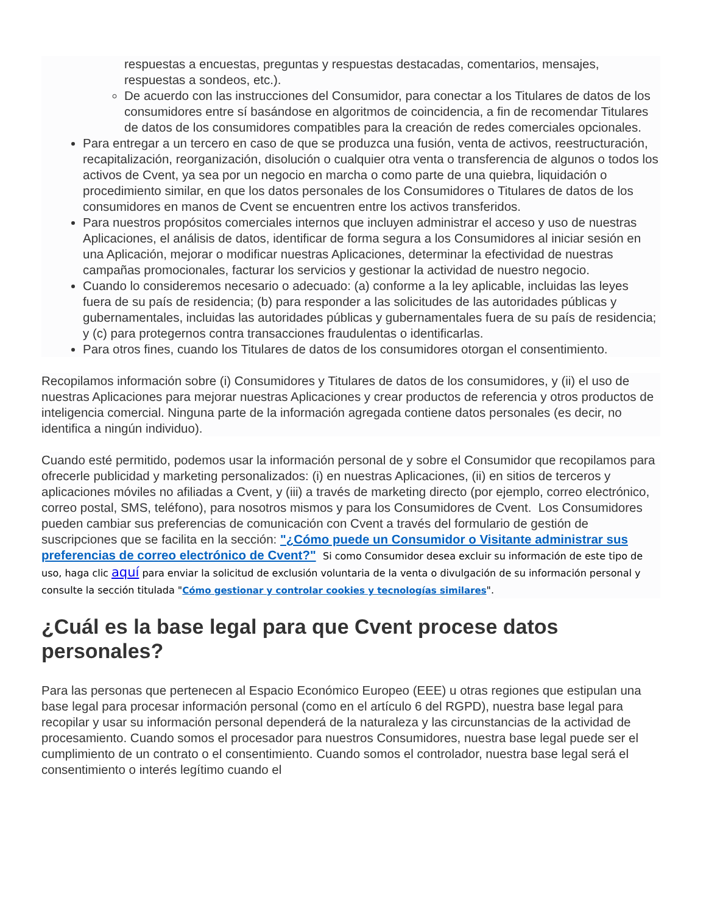respuestas a encuestas, preguntas y respuestas destacadas, comentarios, mensajes, respuestas a sondeos, etc.).
De acuerdo con las instrucciones del Consumidor, para conectar a los Titulares de datos de los consumidores entre sí basándose en algoritmos de coincidencia, a fin de recomendar Titulares de datos de los consumidores compatibles para la creación de redes comerciales opcionales.
Para entregar a un tercero en caso de que se produzca una fusión, venta de activos, reestructuración, recapitalización, reorganización, disolución o cualquier otra venta o transferencia de algunos o todos los activos de Cvent, ya sea por un negocio en marcha o como parte de una quiebra, liquidación o procedimiento similar, en que los datos personales de los Consumidores o Titulares de datos de los consumidores en manos de Cvent se encuentren entre los activos transferidos.
Para nuestros propósitos comerciales internos que incluyen administrar el acceso y uso de nuestras Aplicaciones, el análisis de datos, identificar de forma segura a los Consumidores al iniciar sesión en una Aplicación, mejorar o modificar nuestras Aplicaciones, determinar la efectividad de nuestras campañas promocionales, facturar los servicios y gestionar la actividad de nuestro negocio.
Cuando lo consideremos necesario o adecuado: (a) conforme a la ley aplicable, incluidas las leyes fuera de su país de residencia; (b) para responder a las solicitudes de las autoridades públicas y gubernamentales, incluidas las autoridades públicas y gubernamentales fuera de su país de residencia; y (c) para protegernos contra transacciones fraudulentas o identificarlas.
Para otros fines, cuando los Titulares de datos de los consumidores otorgan el consentimiento.
Recopilamos información sobre (i) Consumidores y Titulares de datos de los consumidores, y (ii) el uso de nuestras Aplicaciones para mejorar nuestras Aplicaciones y crear productos de referencia y otros productos de inteligencia comercial. Ninguna parte de la información agregada contiene datos personales (es decir, no identifica a ningún individuo).
Cuando esté permitido, podemos usar la información personal de y sobre el Consumidor que recopilamos para ofrecerle publicidad y marketing personalizados: (i) en nuestras Aplicaciones, (ii) en sitios de terceros y aplicaciones móviles no afiliadas a Cvent, y (iii) a través de marketing directo (por ejemplo, correo electrónico, correo postal, SMS, teléfono), para nosotros mismos y para los Consumidores de Cvent. Los Consumidores pueden cambiar sus preferencias de comunicación con Cvent a través del formulario de gestión de suscripciones que se facilita en la sección: "¿Cómo puede un Consumidor o Visitante administrar sus preferencias de correo electrónico de Cvent?" Si como Consumidor desea excluir su información de este tipo de uso, haga clic aquí para enviar la solicitud de exclusión voluntaria de la venta o divulgación de su información personal y consulte la sección titulada "Cómo gestionar y controlar cookies y tecnologías similares".
¿Cuál es la base legal para que Cvent procese datos personales?
Para las personas que pertenecen al Espacio Económico Europeo (EEE) u otras regiones que estipulan una base legal para procesar información personal (como en el artículo 6 del RGPD), nuestra base legal para recopilar y usar su información personal dependerá de la naturaleza y las circunstancias de la actividad de procesamiento. Cuando somos el procesador para nuestros Consumidores, nuestra base legal puede ser el cumplimiento de un contrato o el consentimiento. Cuando somos el controlador, nuestra base legal será el consentimiento o interés legítimo cuando el